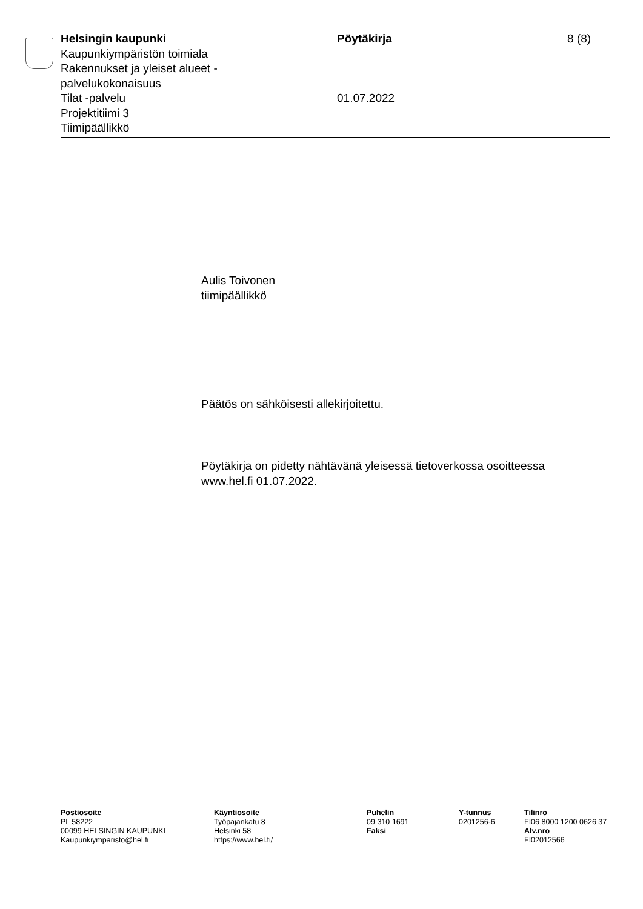Helsingin kaupunki
Kaupunkiympäristön toimiala
Rakennukset ja yleiset alueet -
palvelukokonaisuus
Tilat -palvelu
Projektitiimi 3
Tiimipäällikkö
Pöytäkirja
01.07.2022
8 (8)
Aulis Toivonen
tiimipäällikkö
Päätös on sähköisesti allekirjoitettu.
Pöytäkirja on pidetty nähtävänä yleisessä tietoverkossa osoitteessa
www.hel.fi 01.07.2022.
Postiosoite
PL 58222
00099 HELSINGIN KAUPUNKI
Kaupunkiymparisto@hel.fi
Käyntiosoite
Työpajankatu 8
Helsinki 58
https://www.hel.fi/
Puhelin
09 310 1691
Faksi
Y-tunnus
0201256-6
Tilinro
FI06 8000 1200 0626 37
Alv.nro
FI02012566